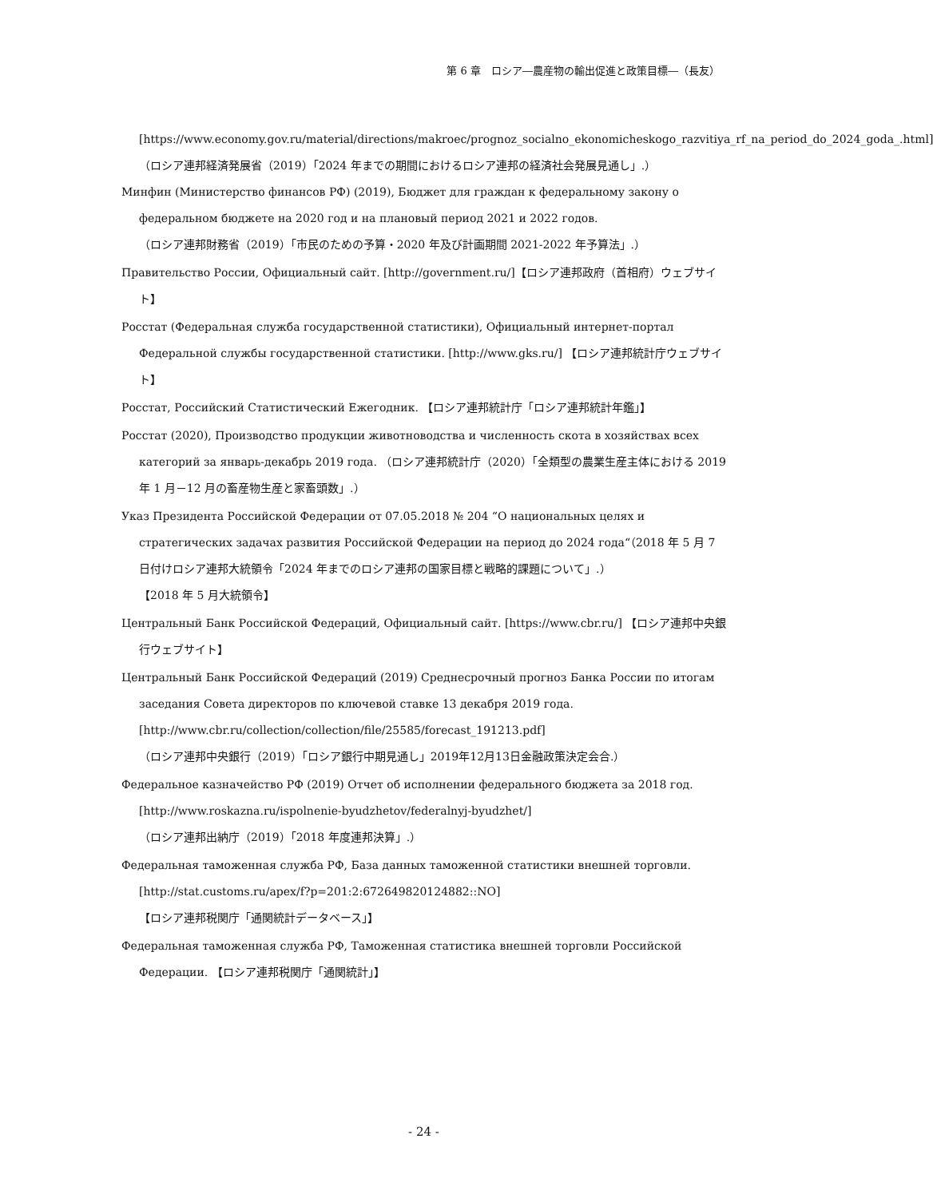第 6 章　ロシア―農産物の輸出促進と政策目標―（長友）
[https://www.economy.gov.ru/material/directions/makroec/prognoz_socialno_ekonomicheskogo_razvitiya_rf_na_period_do_2024_goda_.html]
（ロシア連邦経済発展省（2019）「2024 年までの期間におけるロシア連邦の経済社会発展見通し」.）
Минфин (Министерство финансов РФ) (2019), Бюджет для граждан к федеральному закону о федеральном бюджете на 2020 год и на плановый период 2021 и 2022 годов.
（ロシア連邦財務省（2019）「市民のための予算・2020 年及び計画期間 2021-2022 年予算法」.）
Правительство России, Официальный сайт. [http://government.ru/]【ロシア連邦政府（首相府）ウェブサイト】
Росстат (Федеральная служба государственной статистики), Официальный интернет-портал Федеральной службы государственной статистики. [http://www.gks.ru/] 【ロシア連邦統計庁ウェブサイト】
Росстат, Российский Статистический Ежегодник. 【ロシア連邦統計庁「ロシア連邦統計年鑑」】
Росстат (2020), Производство продукции животноводства и численность скота в хозяйствах всех категорий за январь-декабрь 2019 года. （ロシア連邦統計庁（2020）「全類型の農業生産主体における 2019 年 1 月－12 月の畜産物生産と家畜頭数」.）
Указ Президента Российской Федерации от 07.05.2018 № 204 “О национальных целях и стратегических задачах развития Российской Федерации на период до 2024 года“（2018 年 5 月 7 日付けロシア連邦大統領令「2024 年までのロシア連邦の国家目標と戦略的課題について」.）
【2018 年 5 月大統領令】
Центральный Банк Российской Федераций, Официальный сайт. [https://www.cbr.ru/] 【ロシア連邦中央銀行ウェブサイト】
Центральный Банк Российской Федераций (2019) Среднесрочный прогноз Банка России по итогам заседания Совета директоров по ключевой ставке 13 декабря 2019 года.
[http://www.cbr.ru/collection/collection/file/25585/forecast_191213.pdf]
（ロシア連邦中央銀行（2019）「ロシア銀行中期見通し」2019年12月13日金融政策決定会合.）
Федеральное казначейство РФ (2019) Отчет об исполнении федерального бюджета за 2018 год.
[http://www.roskazna.ru/ispolnenie-byudzhetov/federalnyj-byudzhet/]
（ロシア連邦出納庁（2019）「2018 年度連邦決算」.）
Федеральная таможенная служба РФ, База данных таможенной статистики внешней торговли.
[http://stat.customs.ru/apex/f?p=201:2:672649820124882::NO]
【ロシア連邦税関庁「通関統計データベース」】
Федеральная таможенная служба РФ, Таможенная статистика внешней торговли Российской Федерации. 【ロシア連邦税関庁「通関統計」】
- 24 -